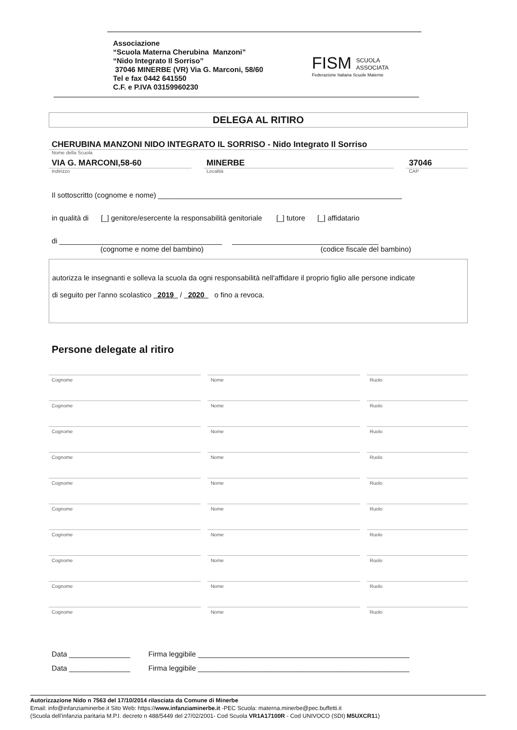Associazione
“Scuola Materna Cherubina Manzoni”
“Nido Integrato Il Sorriso”
37046 MINERBE (VR) Via G. Marconi, 58/60
Tel e fax 0442 641550
C.F. e P.IVA 03159960230
FISM SCUOLA
ASSOCIATA
Federazione Italiana Scuole Materne
DELEGA AL RITIRO
CHERUBINA MANZONI NIDO INTEGRATO IL SORRISO - Nido Integrato Il Sorriso
Nome della Scuola
VIA G. MARCONI,58-60
Indirizzo
MINERBE
Località
37046
CAP
Il sottoscritto (cognome e nome) ____________________________________________________________
in qualità di [_] genitore/esercente la responsabilità genitoriale [_] tutore [_] affidatario
di ________________________________________ ____________________________________
(cognome e nome del bambino) (codice fiscale del bambino)
autorizza le insegnanti e solleva la scuola da ogni responsabilità nell'affidare il proprio figlio alle persone indicate
di seguito per l'anno scolastico 2019 / 2020 o fino a revoca.
Persone delegate al ritiro
Cognome Nome Ruolo
Cognome Nome Ruolo
Cognome Nome Ruolo
Cognome Nome Ruolo
Cognome Nome Ruolo
Cognome Nome Ruolo
Cognome Nome Ruolo
Cognome Nome Ruolo
Cognome Nome Ruolo
Cognome Nome Ruolo
Data _______________ Firma leggibile ____________________________________________________
Data _______________ Firma leggibile ____________________________________________________
Autorizzazione Nido n 7563 del 17/10/2014 rilasciata da Comune di Minerbe
Email: info@infanziaminerbe.it Sito Web: https://www.infanziaminerbe.it -PEC Scuola: materna.minerbe@pec.buffetti.it
(Scuola dell’infanzia paritaria M.P.I. decreto n 488/5449 del 27/02/2001- Cod Scuola VR1A17100R - Cod UNIVOCO (SDI) M5UXCR11)